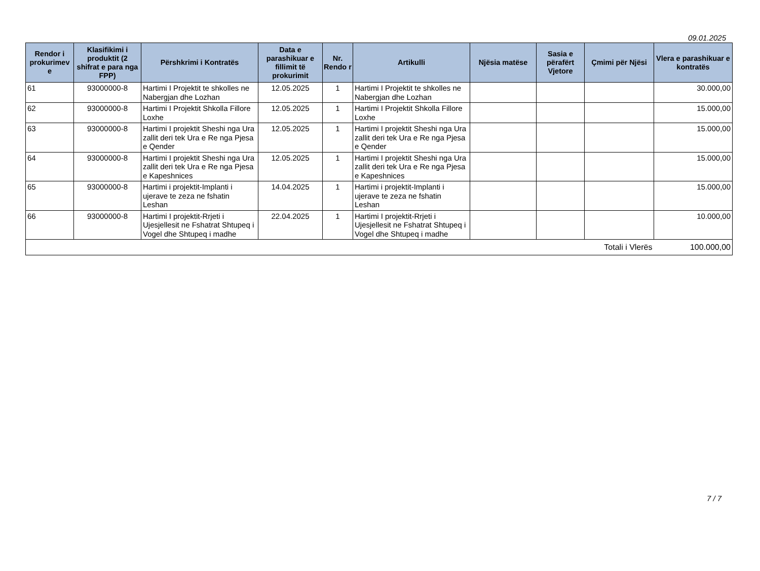09.01.2025
| Rendor i prokurimev e | Klasifikimi i produktit (2 shifrat e para nga FPP) | Përshkrimi i Kontratës | Data e parashikuar e fillimit të prokurimit | Nr. Rendo r | Artikulli | Njësia matëse | Sasia e përafërt Vjetore | Çmimi për Njësi | Vlera e parashikuar e kontratës |
| --- | --- | --- | --- | --- | --- | --- | --- | --- | --- |
| 61 | 93000000-8 | Hartimi I Projektit te shkolles ne Nabergjan dhe Lozhan | 12.05.2025 | 1 | Hartimi I Projektit te shkolles ne Nabergjan dhe Lozhan | | | | 30.000,00 |
| 62 | 93000000-8 | Hartimi I Projektit Shkolla Fillore Loxhe | 12.05.2025 | 1 | Hartimi I Projektit Shkolla Fillore Loxhe | | | | 15.000,00 |
| 63 | 93000000-8 | Hartimi I projektit Sheshi nga Ura zallit deri tek Ura e Re nga Pjesa e Qender | 12.05.2025 | 1 | Hartimi I projektit Sheshi nga Ura zallit deri tek Ura e Re nga Pjesa e Qender | | | | 15.000,00 |
| 64 | 93000000-8 | Hartimi I projektit Sheshi nga Ura zallit deri tek Ura e Re nga Pjesa e Kapeshnices | 12.05.2025 | 1 | Hartimi I projektit Sheshi nga Ura zallit deri tek Ura e Re nga Pjesa e Kapeshnices | | | | 15.000,00 |
| 65 | 93000000-8 | Hartimi i projektit-Implanti i ujerave te zeza ne fshatin Leshan | 14.04.2025 | 1 | Hartimi i projektit-Implanti i ujerave te zeza ne fshatin Leshan | | | | 15.000,00 |
| 66 | 93000000-8 | Hartimi I projektit-Rrjeti i Ujesjellesit ne Fshatrat Shtupeq i Vogel dhe Shtupeq i madhe | 22.04.2025 | 1 | Hartimi I projektit-Rrjeti i Ujesjellesit ne Fshatrat Shtupeq i Vogel dhe Shtupeq i madhe | | | | 10.000,00 |
| Totali i Vlerës | | | | | | | | | 100.000,00 |
7 / 7